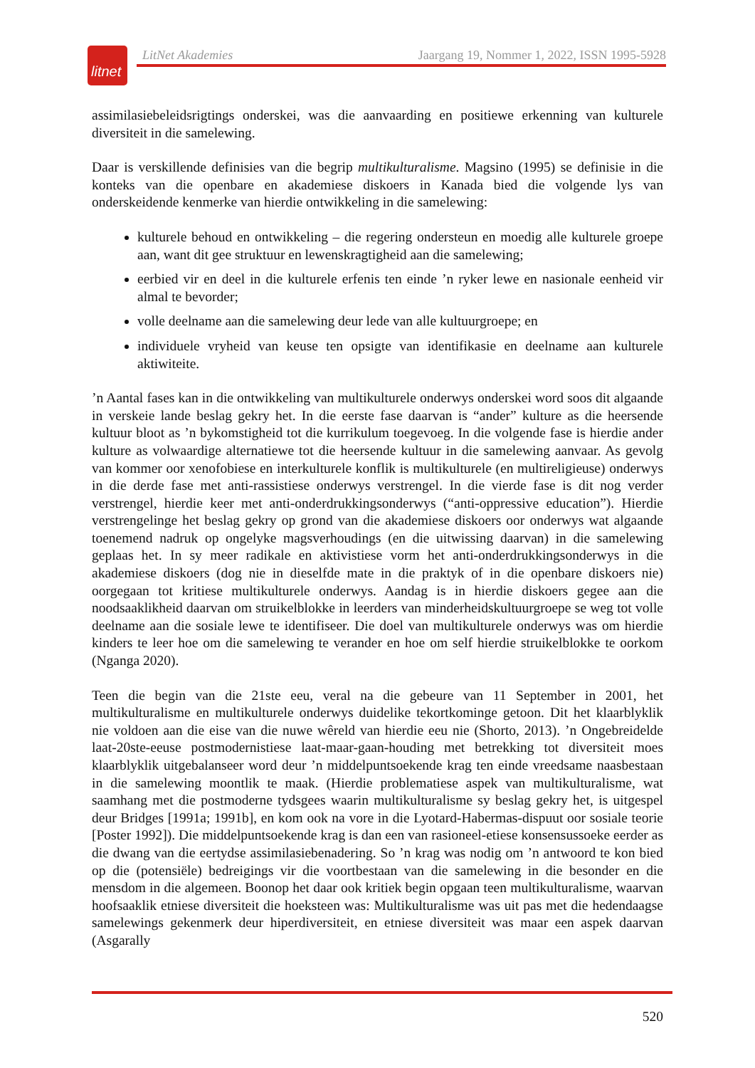litnet
LitNet Akademies Jaargang 19, Nommer 1, 2022, ISSN 1995-5928
assimilasiebeleidsrigtings onderskei, was die aanvaarding en positiewe erkenning van kulturele diversiteit in die samelewing.
Daar is verskillende definisies van die begrip multikulturalisme. Magsino (1995) se definisie in die konteks van die openbare en akademiese diskoers in Kanada bied die volgende lys van onderskeidende kenmerke van hierdie ontwikkeling in die samelewing:
kulturele behoud en ontwikkeling – die regering ondersteun en moedig alle kulturele groepe aan, want dit gee struktuur en lewenskragtigheid aan die samelewing;
eerbied vir en deel in die kulturele erfenis ten einde ’n ryker lewe en nasionale eenheid vir almal te bevorder;
volle deelname aan die samelewing deur lede van alle kultuurgroepe; en
individuele vryheid van keuse ten opsigte van identifikasie en deelname aan kulturele aktiwiteite.
’n Aantal fases kan in die ontwikkeling van multikulturele onderwys onderskei word soos dit algaande in verskeie lande beslag gekry het. In die eerste fase daarvan is “ander” kulture as die heersende kultuur bloot as ’n bykomstigheid tot die kurrikulum toegevoeg. In die volgende fase is hierdie ander kulture as volwaardige alternatiewe tot die heersende kultuur in die samelewing aanvaar. As gevolg van kommer oor xenofobiese en interkulturele konflik is multikulturele (en multireligieuse) onderwys in die derde fase met anti-rassistiese onderwys verstrengel. In die vierde fase is dit nog verder verstrengel, hierdie keer met anti-onderdrukkingsonderwys (“anti-oppressive education”). Hierdie verstrengelinge het beslag gekry op grond van die akademiese diskoers oor onderwys wat algaande toenemend nadruk op ongelyke magsverhoudings (en die uitwissing daarvan) in die samelewing geplaas het. In sy meer radikale en aktivistiese vorm het anti-onderdrukkingsonderwys in die akademiese diskoers (dog nie in dieselfde mate in die praktyk of in die openbare diskoers nie) oorgegaan tot kritiese multikulturele onderwys. Aandag is in hierdie diskoers gegee aan die noodsaaklikheid daarvan om struikelblokke in leerders van minderheidskultuurgroepe se weg tot volle deelname aan die sosiale lewe te identifiseer. Die doel van multikulturele onderwys was om hierdie kinders te leer hoe om die samelewing te verander en hoe om self hierdie struikelblokke te oorkom (Nganga 2020).
Teen die begin van die 21ste eeu, veral na die gebeure van 11 September in 2001, het multikulturalisme en multikulturele onderwys duidelike tekortkominge getoon. Dit het klaarblyklik nie voldoen aan die eise van die nuwe wêreld van hierdie eeu nie (Shorto, 2013). ’n Ongebreidelde laat-20ste-eeuse postmodernistiese laat-maar-gaan-houding met betrekking tot diversiteit moes klaarblyklik uitgebalanseer word deur ’n middelpuntsoekende krag ten einde vreedsame naasbestaan in die samelewing moontlik te maak. (Hierdie problematiese aspek van multikulturalisme, wat saamhang met die postmoderne tydsgees waarin multikulturalisme sy beslag gekry het, is uitgespel deur Bridges [1991a; 1991b], en kom ook na vore in die Lyotard-Habermas-dispuut oor sosiale teorie [Poster 1992]). Die middelpuntsoekende krag is dan een van rasioneel-etiese konsensussoeke eerder as die dwang van die eertydse assimilasiebenadering. So ’n krag was nodig om ’n antwoord te kon bied op die (potensiële) bedreigings vir die voortbestaan van die samelewing in die besonder en die mensdom in die algemeen. Boonop het daar ook kritiek begin opgaan teen multikulturalisme, waarvan hoofsaaklik etniese diversiteit die hoeksteen was: Multikulturalisme was uit pas met die hedendaagse samelewings gekenmerk deur hiperdiversiteit, en etniese diversiteit was maar een aspek daarvan (Asgarally
520